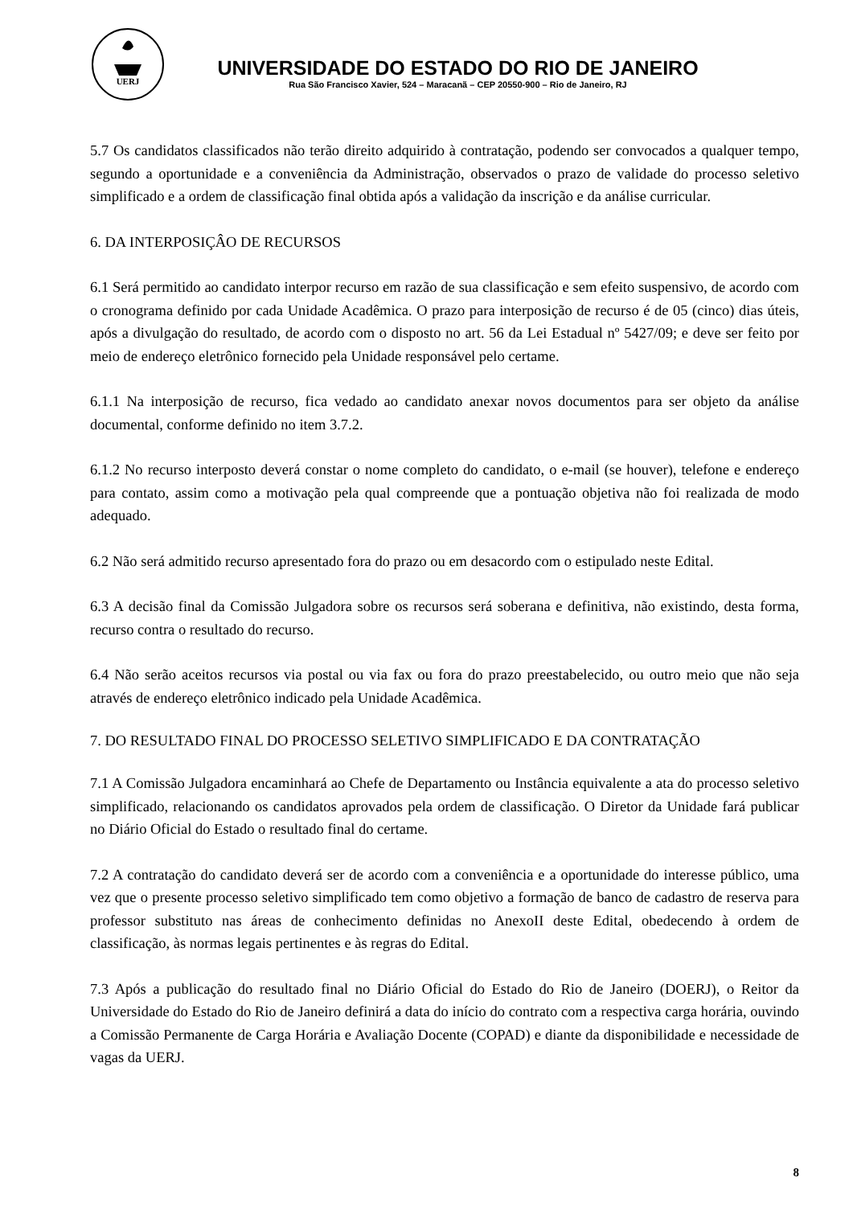UERJ
UNIVERSIDADE DO ESTADO DO RIO DE JANEIRO
Rua São Francisco Xavier, 524 – Maracanã – CEP 20550-900 – Rio de Janeiro, RJ
5.7 Os candidatos classificados não terão direito adquirido à contratação, podendo ser convocados a qualquer tempo, segundo a oportunidade e a conveniência da Administração, observados o prazo de validade do processo seletivo simplificado e a ordem de classificação final obtida após a validação da inscrição e da análise curricular.
6. DA INTERPOSIÇÂO DE RECURSOS
6.1 Será permitido ao candidato interpor recurso em razão de sua classificação e sem efeito suspensivo, de acordo com o cronograma definido por cada Unidade Acadêmica. O prazo para interposição de recurso é de 05 (cinco) dias úteis, após a divulgação do resultado, de acordo com o disposto no art. 56 da Lei Estadual nº 5427/09; e deve ser feito por meio de endereço eletrônico fornecido pela Unidade responsável pelo certame.
6.1.1 Na interposição de recurso, fica vedado ao candidato anexar novos documentos para ser objeto da análise documental, conforme definido no item 3.7.2.
6.1.2 No recurso interposto deverá constar o nome completo do candidato, o e-mail (se houver), telefone e endereço para contato, assim como a motivação pela qual compreende que a pontuação objetiva não foi realizada de modo adequado.
6.2 Não será admitido recurso apresentado fora do prazo ou em desacordo com o estipulado neste Edital.
6.3 A decisão final da Comissão Julgadora sobre os recursos será soberana e definitiva, não existindo, desta forma, recurso contra o resultado do recurso.
6.4 Não serão aceitos recursos via postal ou via fax ou fora do prazo preestabelecido, ou outro meio que não seja através de endereço eletrônico indicado pela Unidade Acadêmica.
7. DO RESULTADO FINAL DO PROCESSO SELETIVO SIMPLIFICADO E DA CONTRATAÇÃO
7.1 A Comissão Julgadora encaminhará ao Chefe de Departamento ou Instância equivalente a ata do processo seletivo simplificado, relacionando os candidatos aprovados pela ordem de classificação. O Diretor da Unidade fará publicar no Diário Oficial do Estado o resultado final do certame.
7.2 A contratação do candidato deverá ser de acordo com a conveniência e a oportunidade do interesse público, uma vez que o presente processo seletivo simplificado tem como objetivo a formação de banco de cadastro de reserva para professor substituto nas áreas de conhecimento definidas no AnexoII deste Edital, obedecendo à ordem de classificação, às normas legais pertinentes e às regras do Edital.
7.3 Após a publicação do resultado final no Diário Oficial do Estado do Rio de Janeiro (DOERJ), o Reitor da Universidade do Estado do Rio de Janeiro definirá a data do início do contrato com a respectiva carga horária, ouvindo a Comissão Permanente de Carga Horária e Avaliação Docente (COPAD) e diante da disponibilidade e necessidade de vagas da UERJ.
8